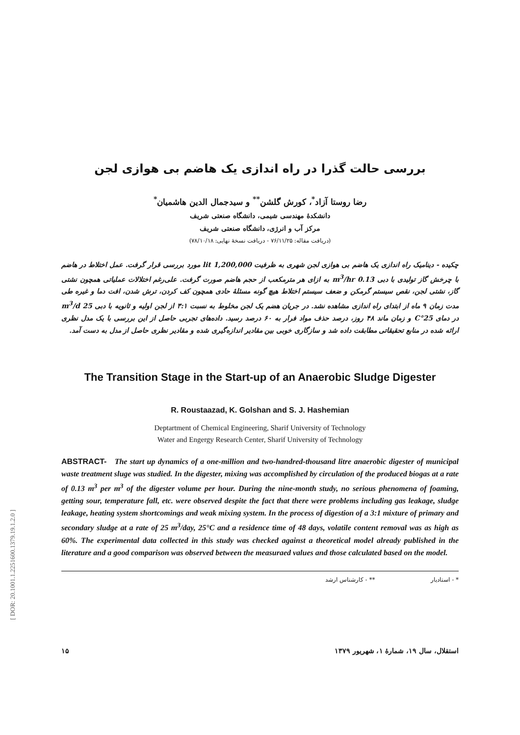[ DOR: 20.1001.1.2251600.1379.19.1.2.0 ]
بررسی حالت گذرا در راه اندازی یک هاضم بی هوازی لجن
رضا روستا آزاد<sup>*</sup>، کورش گلشن<sup>**</sup> و سیدجمال الدین هاشمیان<sup>*</sup>
دانشکدهٔ مهندسی شیمی، دانشگاه صنعتی شریف
مرکز آب و انرژی، دانشگاه صنعتی شریف
(دریافت مقاله: ۷۶/۱۱/۲۵ - دریافت نسخهٔ نهایی: ۷۸/۱۰/۱۸)
چکیده - دینامیک راه اندازی یک هاضم بی هوازی لجن شهری به ظرفیت 1,200,000 lit مورد بررسی قرار گرفت. عمل اختلاط در هاضم با چرخش گاز تولیدی با دبی 0.13 m<sup>3</sup>/hr به ازای هر مترمکعب از حجم هاضم صورت گرفت. علی‌رغم اختلالات عملیاتی همچون نشتی گاز، نشتی لجن، نقص سیستم گرمکن و ضعف سیستم اختلاط هیچ گونه مسئلهٔ حادی همچون کف کردن، ترش شدن، افت دما و غیره طی مدت زمان ۹ ماه از ابتدای راه اندازی مشاهده نشد. در جریان هضم یک لجن مخلوط به نسبت ۳:۱ از لجن اولیه و ثانویه با دبی 25 m<sup>3</sup>/d در دمای 25°C و زمان ماند ۴۸ روز، درصد حذف مواد فرار به ۶۰ درصد رسید. داده‌های تجربی حاصل از این بررسی با یک مدل نظری ارائه شده در منابع تحقیقاتی مطابقت داده شد و سازگاری خوبی بین مقادیر اندازه‌گیری شده و مقادیر نظری حاصل از مدل به دست آمد.
The Transition Stage in the Start-up of an Anaerobic Sludge Digester
R. Roustaazad, K. Golshan and S. J. Hashemian
Deptartment of Chemical Engineering, Sharif University of Technology
Water and Engergy Research Center, Sharif University of Technology
ABSTRACT- The start up dynamics of a one-million and two-handred-thousand litre anaerobic digester of municipal waste treatment sluge was studied. In the digester, mixing was accomplished by circulation of the produced biogas at a rate of 0.13 m<sup>3</sup> per m<sup>3</sup> of the digester volume per hour. During the nine-month study, no serious phenomena of foaming, getting sour, temperature fall, etc. were observed despite the fact that there were problems including gas leakage, sludge leakage, heating system shortcomings and weak mixing system. In the process of digestion of a 3:1 mixture of primary and secondary sludge at a rate of 25 m<sup>3</sup>/day, 25°C and a residence time of 48 days, volatile content removal was as high as 60%. The experimental data collected in this study was checked against a theoretical model already published in the literature and a good comparison was observed between the measuraed values and those calculated based on the model.
* - استادیار ** - کارشناس ارشد
۱۵ استقلال، سال ۱۹، شمارهٔ ۱، شهریور ۱۳۷۹